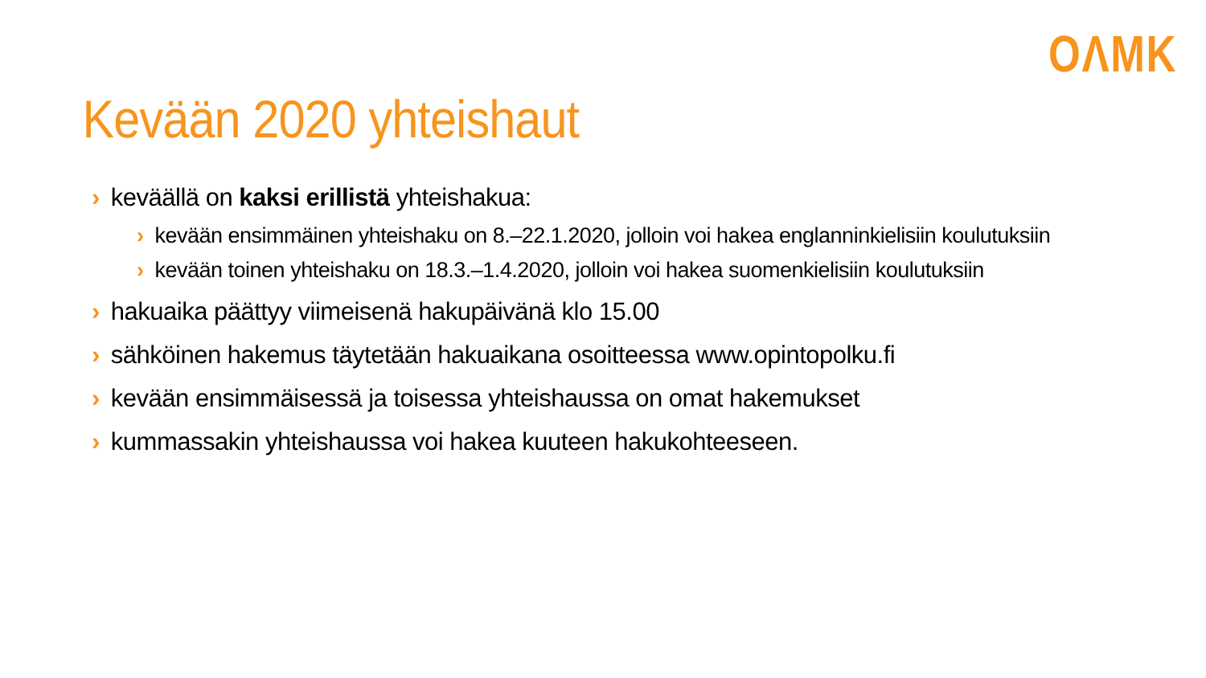OΛMK
Kevään 2020 yhteishaut
› keväällä on kaksi erillistä yhteishakua:
› kevään ensimmäinen yhteishaku on 8.–22.1.2020, jolloin voi hakea englanninkielisiin koulutuksiin
› kevään toinen yhteishaku on 18.3.–1.4.2020, jolloin voi hakea suomenkielisiin koulutuksiin
› hakuaika päättyy viimeisenä hakupäivänä klo 15.00
› sähköinen hakemus täytetään hakuaikana osoitteessa www.opintopolku.fi
› kevään ensimmäisessä ja toisessa yhteishaussa on omat hakemukset
› kummassakin yhteishaussa voi hakea kuuteen hakukohteeseen.